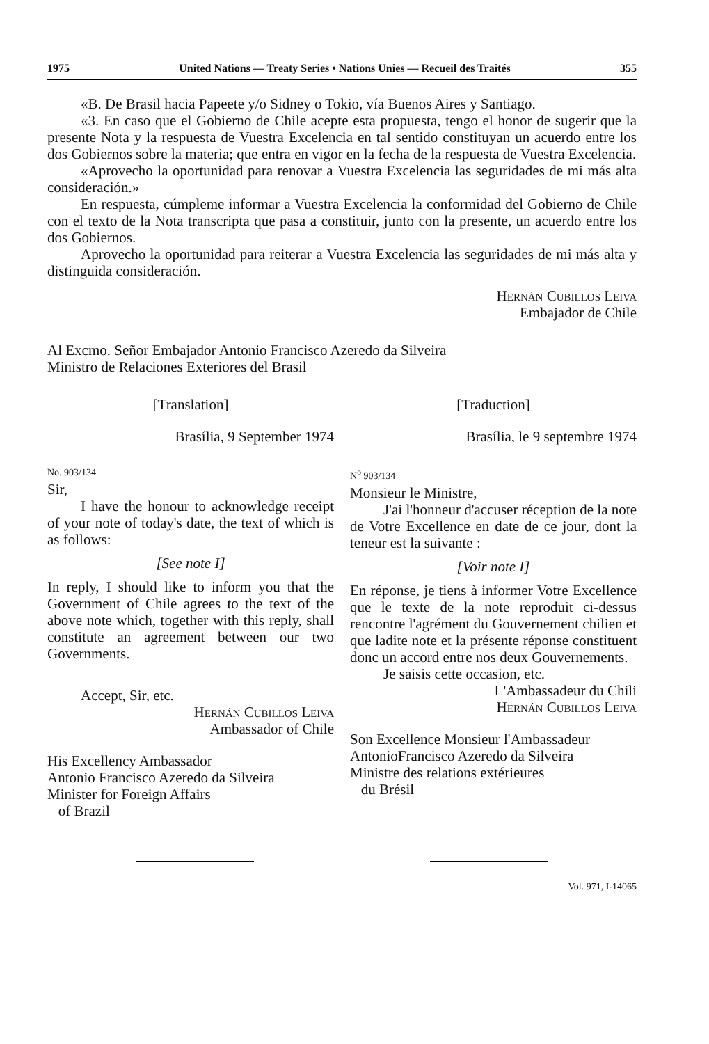1975 United Nations — Treaty Series • Nations Unies — Recueil des Traités 355
«B. De Brasil hacia Papeete y/o Sidney o Tokio, vía Buenos Aires y Santiago.
«3. En caso que el Gobierno de Chile acepte esta propuesta, tengo el honor de sugerir que la presente Nota y la respuesta de Vuestra Excelencia en tal sentido constituyan un acuerdo entre los dos Gobiernos sobre la materia; que entra en vigor en la fecha de la respuesta de Vuestra Excelencia.
«Aprovecho la oportunidad para renovar a Vuestra Excelencia las seguridades de mi más alta consideración.»
En respuesta, cúmpleme informar a Vuestra Excelencia la conformidad del Gobierno de Chile con el texto de la Nota transcripta que pasa a constituir, junto con la presente, un acuerdo entre los dos Gobiernos.
Aprovecho la oportunidad para reiterar a Vuestra Excelencia las seguridades de mi más alta y distinguida consideración.
Hernán Cubillos Leiva
Embajador de Chile
Al Excmo. Señor Embajador Antonio Francisco Azeredo da Silveira
Ministro de Relaciones Exteriores del Brasil
[Translation]
Brasília, 9 September 1974
No. 903/134
Sir,
I have the honour to acknowledge receipt of your note of today's date, the text of which is as follows:
[See note I]
In reply, I should like to inform you that the Government of Chile agrees to the text of the above note which, together with this reply, shall constitute an agreement between our two Governments.
Accept, Sir, etc.
Hernán Cubillos Leiva
Ambassador of Chile
His Excellency Ambassador
Antonio Francisco Azeredo da Silveira
Minister for Foreign Affairs
of Brazil
[Traduction]
Brasília, le 9 septembre 1974
N<sup>o</sup> 903/134
Monsieur le Ministre,
J'ai l'honneur d'accuser réception de la note de Votre Excellence en date de ce jour, dont la teneur est la suivante :
[Voir note I]
En réponse, je tiens à informer Votre Excellence que le texte de la note reproduit ci-dessus rencontre l'agrément du Gouvernement chilien et que ladite note et la présente réponse constituent donc un accord entre nos deux Gouvernements.
Je saisis cette occasion, etc.
L'Ambassadeur du Chili
Hernán Cubillos Leiva
Son Excellence Monsieur l'Ambassadeur
AntonioFrancisco Azeredo da Silveira
Ministre des relations extérieures
du Brésil
Vol. 971, I-14065